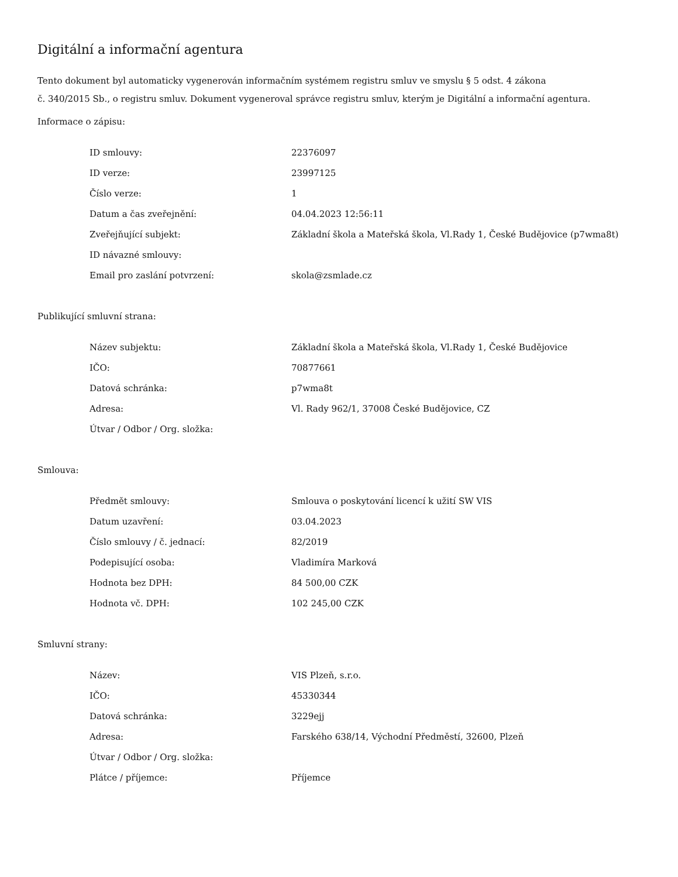Digitální a informační agentura
Tento dokument byl automaticky vygenerován informačním systémem registru smluv ve smyslu § 5 odst. 4 zákona
č. 340/2015 Sb., o registru smluv. Dokument vygeneroval správce registru smluv, kterým je Digitální a informační agentura.
Informace o zápisu:
| ID smlouvy: | 22376097 |
| ID verze: | 23997125 |
| Číslo verze: | 1 |
| Datum a čas zveřejnění: | 04.04.2023 12:56:11 |
| Zveřejňující subjekt: | Základní škola a Mateřská škola, Vl.Rady 1, České Budějovice (p7wma8t) |
| ID návazné smlouvy: | |
| Email pro zaslání potvrzení: | skola@zsmlade.cz |
Publikující smluvní strana:
| Název subjektu: | Základní škola a Mateřská škola, Vl.Rady 1, České Budějovice |
| IČO: | 70877661 |
| Datová schránka: | p7wma8t |
| Adresa: | Vl. Rady 962/1, 37008 České Budějovice, CZ |
| Útvar / Odbor / Org. složka: | |
Smlouva:
| Předmět smlouvy: | Smlouva o poskytování licencí k užití SW VIS |
| Datum uzavření: | 03.04.2023 |
| Číslo smlouvy / č. jednací: | 82/2019 |
| Podepisující osoba: | Vladimíra Marková |
| Hodnota bez DPH: | 84 500,00 CZK |
| Hodnota vč. DPH: | 102 245,00 CZK |
Smluvní strany:
| Název: | VIS Plzeň, s.r.o. |
| IČO: | 45330344 |
| Datová schránka: | 3229ejj |
| Adresa: | Farského 638/14, Východní Předměstí, 32600, Plzeň |
| Útvar / Odbor / Org. složka: | |
| Plátce / příjemce: | Příjemce |